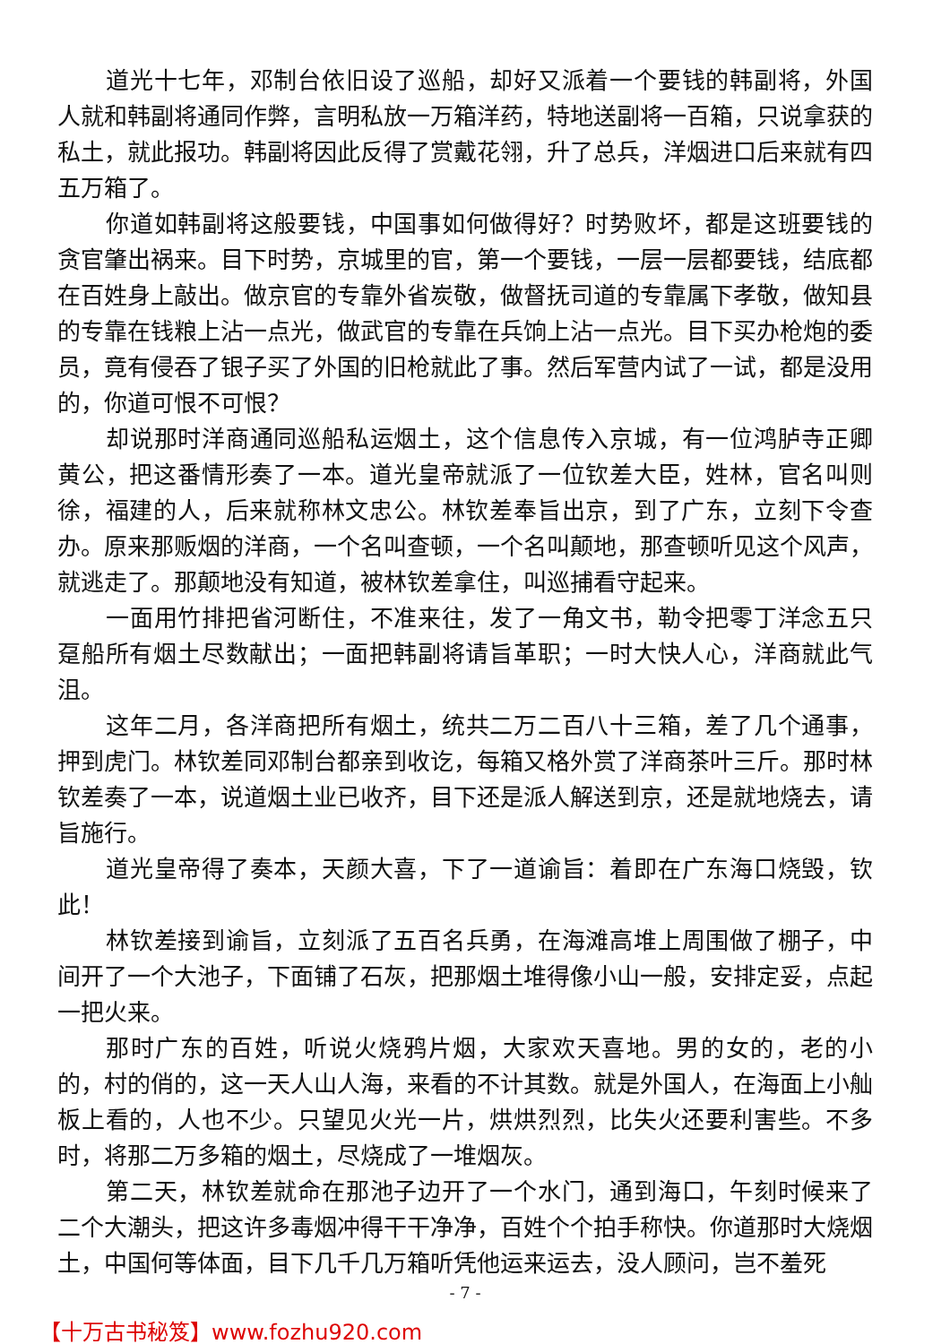道光十七年，邓制台依旧设了巡船，却好又派着一个要钱的韩副将，外国人就和韩副将通同作弊，言明私放一万箱洋药，特地送副将一百箱，只说拿获的私土，就此报功。韩副将因此反得了赏戴花翎，升了总兵，洋烟进口后来就有四五万箱了。
你道如韩副将这般要钱，中国事如何做得好？时势败坏，都是这班要钱的贪官肇出祸来。目下时势，京城里的官，第一个要钱，一层一层都要钱，结底都在百姓身上敲出。做京官的专靠外省炭敬，做督抚司道的专靠属下孝敬，做知县的专靠在钱粮上沾一点光，做武官的专靠在兵饷上沾一点光。目下买办枪炮的委员，竟有侵吞了银子买了外国的旧枪就此了事。然后军营内试了一试，都是没用的，你道可恨不可恨？
却说那时洋商通同巡船私运烟土，这个信息传入京城，有一位鸿胪寺正卿黄公，把这番情形奏了一本。道光皇帝就派了一位钦差大臣，姓林，官名叫则徐，福建的人，后来就称林文忠公。林钦差奉旨出京，到了广东，立刻下令查办。原来那贩烟的洋商，一个名叫查顿，一个名叫颠地，那查顿听见这个风声，就逃走了。那颠地没有知道，被林钦差拿住，叫巡捕看守起来。
一面用竹排把省河断住，不准来往，发了一角文书，勒令把零丁洋念五只趸船所有烟土尽数献出；一面把韩副将请旨革职；一时大快人心，洋商就此气沮。
这年二月，各洋商把所有烟土，统共二万二百八十三箱，差了几个通事，押到虎门。林钦差同邓制台都亲到收讫，每箱又格外赏了洋商茶叶三斤。那时林钦差奏了一本，说道烟土业已收齐，目下还是派人解送到京，还是就地烧去，请旨施行。
道光皇帝得了奏本，天颜大喜，下了一道谕旨：着即在广东海口烧毁，钦此！
林钦差接到谕旨，立刻派了五百名兵勇，在海滩高堆上周围做了棚子，中间开了一个大池子，下面铺了石灰，把那烟土堆得像小山一般，安排定妥，点起一把火来。
那时广东的百姓，听说火烧鸦片烟，大家欢天喜地。男的女的，老的小的，村的俏的，这一天人山人海，来看的不计其数。就是外国人，在海面上小舢板上看的，人也不少。只望见火光一片，烘烘烈烈，比失火还要利害些。不多时，将那二万多箱的烟土，尽烧成了一堆烟灰。
第二天，林钦差就命在那池子边开了一个水门，通到海口，午刻时候来了二个大潮头，把这许多毒烟冲得干干净净，百姓个个拍手称快。你道那时大烧烟土，中国何等体面，目下几千几万箱听凭他运来运去，没人顾问，岂不羞死
- 7 -
【十万古书秘笈】www.fozhu920.com